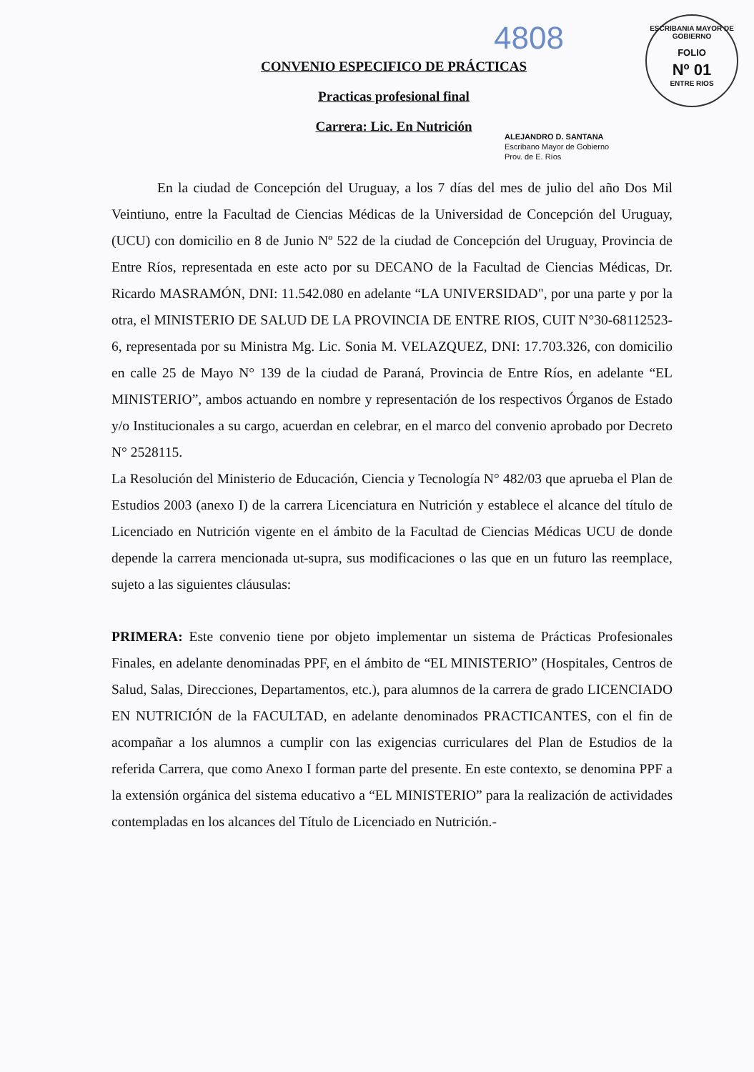4808
ESCRIBANIA MAYOR DE GOBIERNO
FOLIO
Nº 01
ENTRE RIOS
CONVENIO ESPECIFICO DE PRÁCTICAS
Practicas profesional final
Carrera: Lic. En Nutrición
ALEJANDRO D. SANTANA
Escribano Mayor de Gobierno
Prov. de E. Ríos
En la ciudad de Concepción del Uruguay, a los 7 días del mes de julio del año Dos Mil Veintiuno, entre la Facultad de Ciencias Médicas de la Universidad de Concepción del Uruguay, (UCU) con domicilio en 8 de Junio Nº 522 de la ciudad de Concepción del Uruguay, Provincia de Entre Ríos, representada en este acto por su DECANO de la Facultad de Ciencias Médicas, Dr. Ricardo MASRAMÓN, DNI: 11.542.080 en adelante “LA UNIVERSIDAD", por una parte y por la otra, el MINISTERIO DE SALUD DE LA PROVINCIA DE ENTRE RIOS, CUIT N°30-68112523-6, representada por su Ministra Mg. Lic. Sonia M. VELAZQUEZ, DNI: 17.703.326, con domicilio en calle 25 de Mayo N° 139 de la ciudad de Paraná, Provincia de Entre Ríos, en adelante “EL MINISTERIO”, ambos actuando en nombre y representación de los respectivos Órganos de Estado y/o Institucionales a su cargo, acuerdan en celebrar, en el marco del convenio aprobado por Decreto N° 2528115.
La Resolución del Ministerio de Educación, Ciencia y Tecnología N° 482/03 que aprueba el Plan de Estudios 2003 (anexo I) de la carrera Licenciatura en Nutrición y establece el alcance del título de Licenciado en Nutrición vigente en el ámbito de la Facultad de Ciencias Médicas UCU de donde depende la carrera mencionada ut-supra, sus modificaciones o las que en un futuro las reemplace, sujeto a las siguientes cláusulas:
PRIMERA: Este convenio tiene por objeto implementar un sistema de Prácticas Profesionales Finales, en adelante denominadas PPF, en el ámbito de “EL MINISTERIO” (Hospitales, Centros de Salud, Salas, Direcciones, Departamentos, etc.), para alumnos de la carrera de grado LICENCIADO EN NUTRICIÓN de la FACULTAD, en adelante denominados PRACTICANTES, con el fin de acompañar a los alumnos a cumplir con las exigencias curriculares del Plan de Estudios de la referida Carrera, que como Anexo I forman parte del presente. En este contexto, se denomina PPF a la extensión orgánica del sistema educativo a “EL MINISTERIO” para la realización de actividades contempladas en los alcances del Título de Licenciado en Nutrición.-